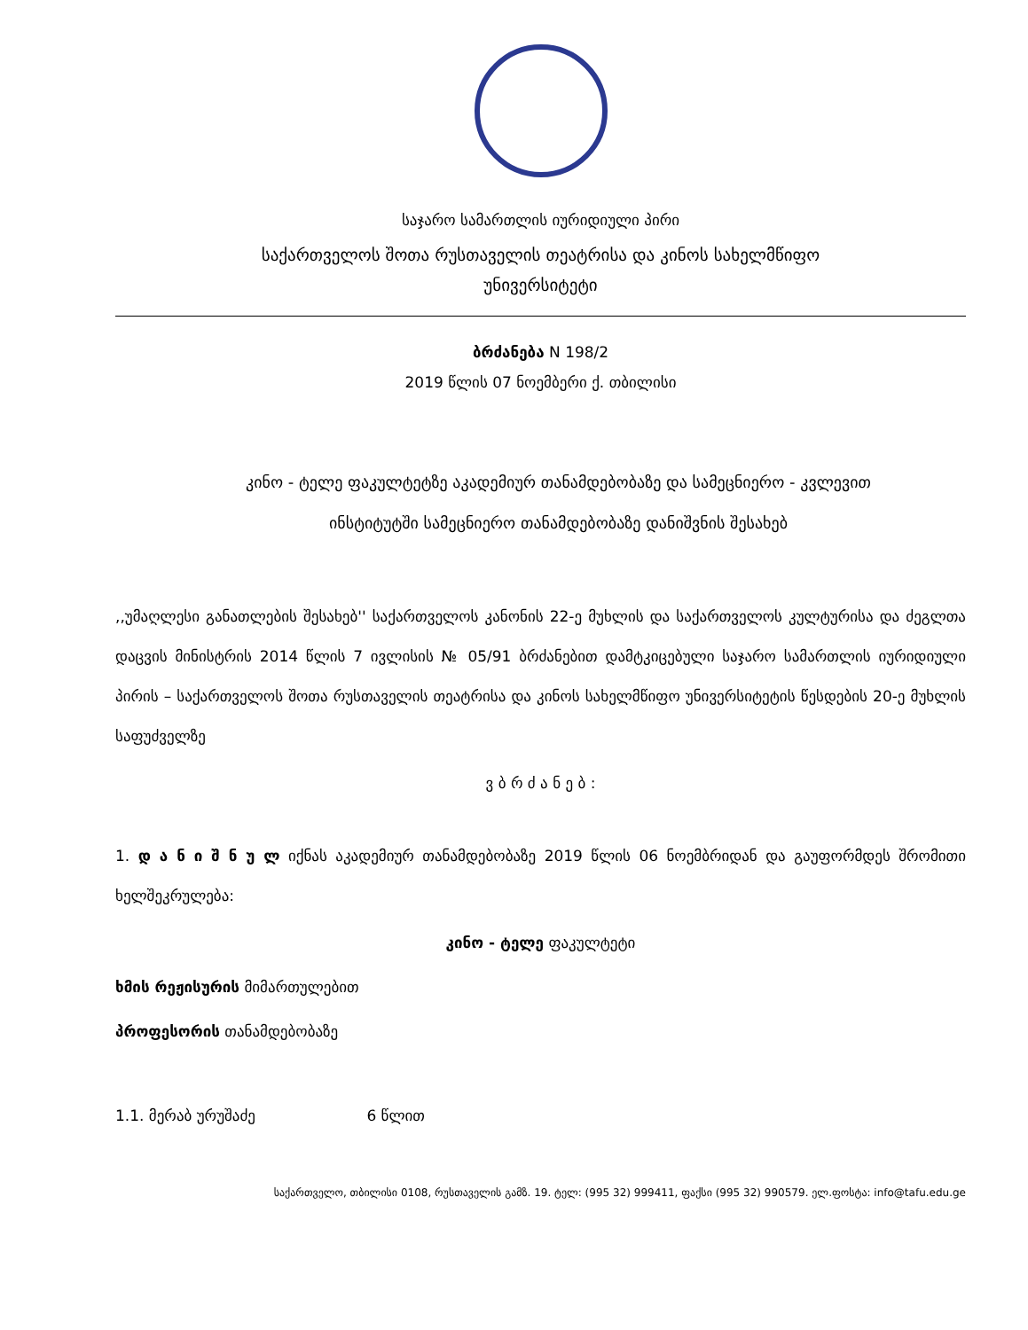საჯარო სამართლის იურიდიული პირი
საქართველოს შოთა რუსთაველის თეატრისა და კინოს სახელმწიფო
უნივერსიტეტი
ბრძანება N 198/2
2019 წლის 07 ნოემბერი ქ. თბილისი
კინო - ტელე ფაკულტეტზე აკადემიურ თანამდებობაზე და სამეცნიერო - კვლევით
ინსტიტუტში სამეცნიერო თანამდებობაზე დანიშვნის შესახებ
,,უმაღლესი განათლების შესახებ'' საქართველოს კანონის 22-ე მუხლის და საქართველოს კულტურისა და ძეგლთა დაცვის მინისტრის 2014 წლის 7 ივლისის № 05/91 ბრძანებით დამტკიცებული საჯარო სამართლის იურიდიული პირის – საქართველოს შოთა რუსთაველის თეატრისა და კინოს სახელმწიფო უნივერსიტეტის წესდების 20-ე მუხლის საფუძველზე
ვ ბ რ ძ ა ნ ე ბ :
1. დ ა ნ ი შ ნ უ ლ იქნას აკადემიურ თანამდებობაზე 2019 წლის 06 ნოემბრიდან და გაუფორმდეს შრომითი ხელშეკრულება:
კინო - ტელე ფაკულტეტი
ხმის რეჟისურის მიმართულებით
პროფესორის თანამდებობაზე
1.1. მერაბ ურუშაძე 6 წლით
საქართველო, თბილისი 0108, რუსთაველის გამზ. 19. ტელ: (995 32) 999411, ფაქსი (995 32) 990579. ელ.ფოსტა: info@tafu.edu.ge